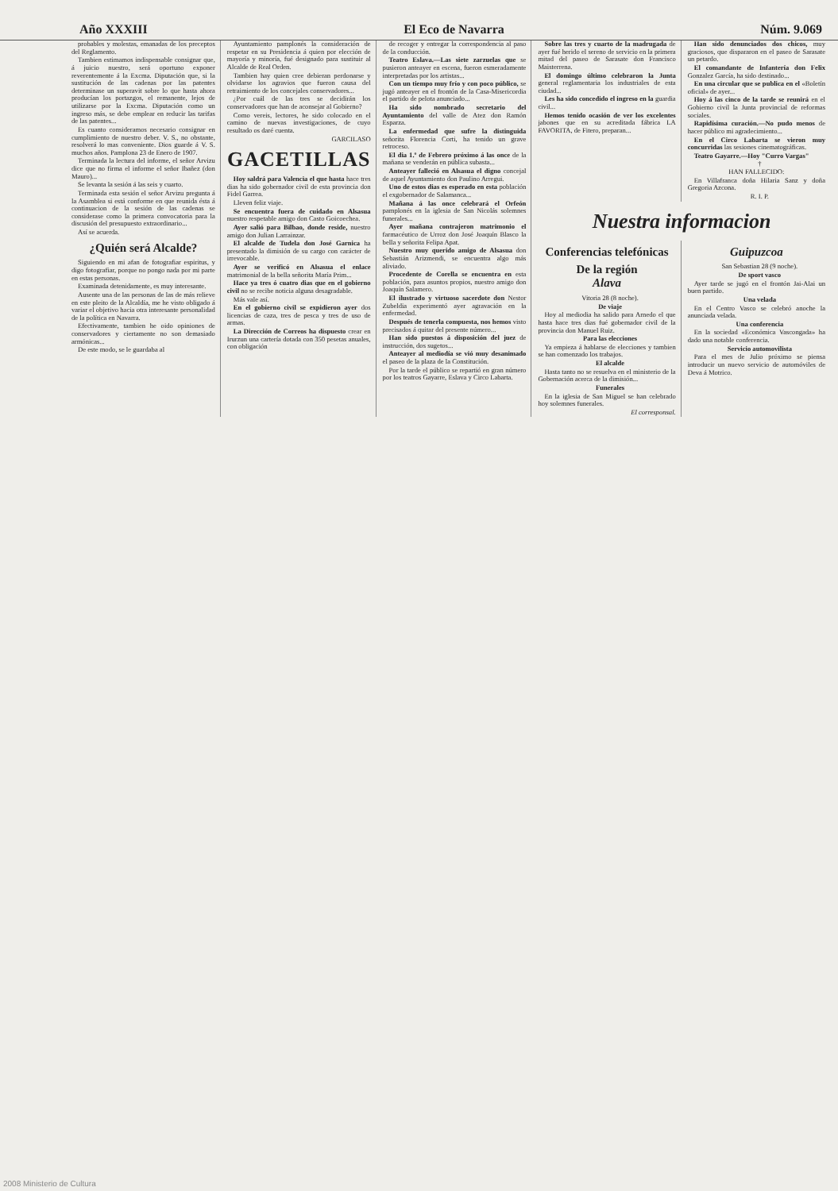Año XXXIII El Eco de Navarra Núm. 9.069
probables y molestas, emanadas de los preceptos del Reglamento.
Tambien estimamos indispensable consignar que, á juicio nuestro, será oportuno exponer reverentemente á la Excma. Diputación que, si la sustitución de las cadenas por las patentes determinase un superavit sobre lo que hasta ahora producían los portazgos, el remanente, lejos de utilizarse por la Excma. Diputación como un ingreso más, se debe emplear en reducir las tarifas de las patentes...
Es cuanto consideramos necesario consignar en cumplimiento de nuestro deber. V. S., no obstante, resolverá lo mas conveniente. Dios guarde á V. S. muchos años. Pamplona 23 de Enero de 1907.
Terminada la lectura del informe, el señor Arvizu dice que no firma el informe el señor Ibañez (don Mauro)...
Se levanta la sesión á las seis y cuarto.
Terminada esta sesión el señor Arvizu pregunta á la Asamblea si está conforme en que reunida ésta á continuacion de la sesión de las cadenas se considerase como la primera convocatoria para la discusión del presupuesto extraordinario...
Así se acuerda.
¿Quién será Alcalde?
Siguiendo en mi afan de fotografiar espiritus, y digo fotografiar, porque no pongo nada por mi parte en estas personas.
Examinada detenidamente, es muy interesante.
Ausente una de las personas de las de más relieve en este pleito de la Alcaldía, me he visto obligado á variar el objetivo hacia otra interesante personalidad de la política en Navarra.
Efectivamente, tambien he oido opiniones de conservadores y ciertamente no son demasiado armónicas...
De este modo, se le guardaba al
Ayuntamiento pamplonés la consideración de respetar en su Presidencia á quien por elección de mayoría y minoría, fué designado para sustituir al Alcalde de Real Orden.
Tambien hay quien cree debieran perdonarse y olvidarse los agravios que fueron causa del retraimiento de los concejales conservadores...
¿Por cuál de las tres se decidirán los conservadores que han de aconsejar al Gobierno?
Como vereis, lectores, he sido colocado en el camino de nuevas investigaciones, de cuyo resultado os daré cuenta.
GARCILASO
GACETILLAS
Hoy saldrá para Valencia el que hasta hace tres dias ha sido gobernador civil de esta provincia don Fidel Garrea.
Lleven feliz viaje.
Se encuentra fuera de cuidado en Alsasua nuestro respetable amigo don Casto Goicoechea.
Ayer salió para Bilbao, donde reside, nuestro amigo don Julian Larrainzar.
El alcalde de Tudela don José Garnica ha presentado la dimisión de su cargo con carácter de irrevocable.
Ayer se verificó en Alsasua el enlace matrimonial de la bella señorita María Prim...
Hace ya tres ó cuatro dias que en el gobierno civil no se recibe noticia alguna desagradable.
Más vale así.
En el gobierno civil se expidieron ayer dos licencias de caza, tres de pesca y tres de uso de armas.
La Dirección de Correos ha dispuesto crear en Irurzun una cartería dotada con 350 pesetas anuales, con obligación
de recoger y entregar la correspondencia al paso de la conducción.
Teatro Eslava.—Las siete zarzuelas que se pusieron anteayer en escena, fueron esmeradamente interpretadas por los artistas...
Con un tiempo muy frío y con poco público, se jugó anteayer en el frontón de la Casa-Misericordia el partido de pelota anunciado...
Ha sido nombrado secretario del Ayuntamiento del valle de Atez don Ramón Esparza.
La enfermedad que sufre la distinguida señorita Florencia Corti, ha tenido un grave retroceso.
El dia 1.º de Febrero próximo á las once de la mañana se venderán en pública subasta...
Anteayer falleció en Alsasua el digno concejal de aquel Ayuntamiento don Paulino Arregui.
Uno de estos dias es esperado en esta población el exgobernador de Salamanca...
Mañana á las once celebrará el Orfeón pamplonés en la iglesia de San Nicolás solemnes funerales...
Ayer mañana contrajeron matrimonio el farmacéutico de Urroz don José Joaquín Blasco la bella y señorita Felipa Apat.
Nuestro muy querido amigo de Alsasua don Sebastián Arizmendi, se encuentra algo más aliviado.
Procedente de Corella se encuentra en esta población, para asuntos propios, nuestro amigo don Joaquín Salamero.
El ilustrado y virtuoso sacerdote don Nestor Zubeldia experimentó ayer agravación en la enfermedad.
Después de tenerla compuesta, nos hemos visto precisados á quitar del presente número...
Han sido puestos á disposición del juez de instrucción, dos sugetos...
Anteayer al mediodía se vió muy desanimado el paseo de la plaza de la Constitución.
Por la tarde el público se repartió en gran número por los teatros Gayarre, Eslava y Circo Labarta.
Sobre las tres y cuarto de la madrugada de ayer fué herido el sereno de servicio en la primera mitad del paseo de Sarasate don Francisco Maisterrena.
El domingo último celebraron la Junta general reglamentaria los industriales de esta ciudad...
Les ha sido concedido el ingreso en la guardia civil...
Hemos tenido ocasión de ver los excelentes jabones que en su acreditada fábrica LA FAVORITA, de Fitero, preparan...
Han sido denunciados dos chicos, muy graciosos, que dispararon en el paseo de Sarasate un petardo.
El comandante de Infantería don Felix Gonzalez García, ha sido destinado...
En una circular que se publica en el «Boletín oficial» de ayer...
Hoy á las cinco de la tarde se reunirá en el Gobierno civil la Junta provincial de reformas sociales.
Rapidísima curación.—No pudo menos de hacer público mi agradecimiento...
En el Circo Labarta se vieron muy concurridas las sesiones cinematográficas.
Teatro Gayarre.—Hoy "Curro Vargas"
†
HAN FALLECIDO:
En Villafranca doña Hilaria Sanz y doña Gregoria Azcona.
R. I. P.
Nuestra informacion
Conferencias telefónicas
De la región
Alava
Vitoria 28 (8 noche).
De viaje
Hoy al mediodia ha salido para Arnedo el que hasta hace tres dias fué gobernador civil de la provincia don Manuel Ruiz.
Para las elecciones
Ya empieza á hablarse de elecciones y tambien se han comenzado los trabajos.
El alcalde
Hasta tanto no se resuelva en el ministerio de la Gobernación acerca de la dimisión...
Funerales
En la iglesia de San Miguel se han celebrado hoy solemnes funerales.
El corresponsal.
Guipuzcoa
San Sebastian 28 (9 noche).
De sport vasco
Ayer tarde se jugó en el frontón Jai-Alai un buen partido.
Una velada
En el Centro Vasco se celebró anoche la anunciada velada.
Una conferencia
En la sociedad «Económica Vascongada» ha dado una notable conferencia.
Servicio automovilista
Para el mes de Julio próximo se piensa introducir un nuevo servicio de automóviles de Deva á Motrico.
2008 Ministerio de Cultura